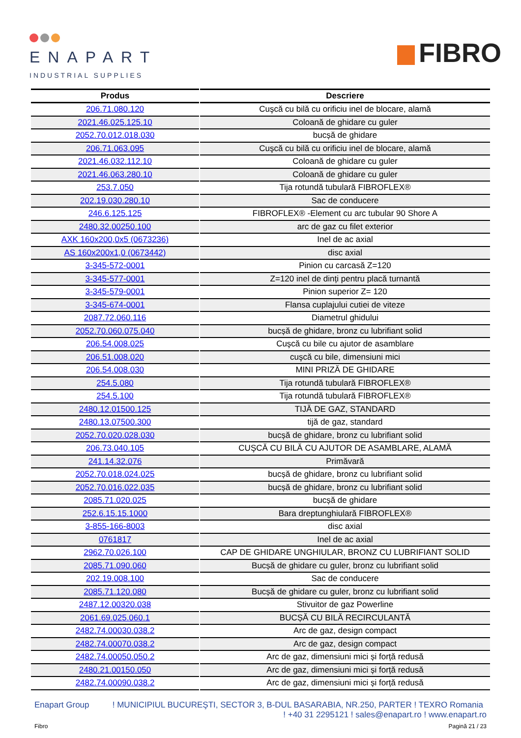ENAPART
INDUSTRIAL SUPPLIES
FIBRO
| Produs | Descriere |
| --- | --- |
| 206.71.080.120 | Cuşcă cu bilă cu orificiu inel de blocare, alamă |
| 2021.46.025.125.10 | Coloană de ghidare cu guler |
| 2052.70.012.018.030 | bucșă de ghidare |
| 206.71.063.095 | Cuşcă cu bilă cu orificiu inel de blocare, alamă |
| 2021.46.032.112.10 | Coloană de ghidare cu guler |
| 2021.46.063.280.10 | Coloană de ghidare cu guler |
| 253.7.050 | Tija rotundă tubulară FIBROFLEX® |
| 202.19.030.280.10 | Sac de conducere |
| 246.6.125.125 | FIBROFLEX® -Element cu arc tubular 90 Shore A |
| 2480.32.00250.100 | arc de gaz cu filet exterior |
| AXK 160x200,0x5 (0673236) | Inel de ac axial |
| AS 160x200x1,0 (0673442) | disc axial |
| 3-345-572-0001 | Pinion cu carcasă Z=120 |
| 3-345-577-0001 | Z=120 inel de dinți pentru placă turnantă |
| 3-345-579-0001 | Pinion superior Z= 120 |
| 3-345-674-0001 | Flansa cuplajului cutiei de viteze |
| 2087.72.060.116 | Diametrul ghidului |
| 2052.70.060.075.040 | bucșă de ghidare, bronz cu lubrifiant solid |
| 206.54.008.025 | Cuşcă cu bile cu ajutor de asamblare |
| 206.51.008.020 | cuşcă cu bile, dimensiuni mici |
| 206.54.008.030 | MINI PRIZĂ DE GHIDARE |
| 254.5.080 | Tija rotundă tubulară FIBROFLEX® |
| 254.5.100 | Tija rotundă tubulară FIBROFLEX® |
| 2480.12.01500.125 | TIJĂ DE GAZ, STANDARD |
| 2480.13.07500.300 | tijă de gaz, standard |
| 2052.70.020.028.030 | bucșă de ghidare, bronz cu lubrifiant solid |
| 206.73.040.105 | CUŞCĂ CU BILĂ CU AJUTOR DE ASAMBLARE, ALAMĂ |
| 241.14.32.076 | Primăvară |
| 2052.70.018.024.025 | bucșă de ghidare, bronz cu lubrifiant solid |
| 2052.70.016.022.035 | bucșă de ghidare, bronz cu lubrifiant solid |
| 2085.71.020.025 | bucșă de ghidare |
| 252.6.15.15.1000 | Bara dreptunghiulară FIBROFLEX® |
| 3-855-166-8003 | disc axial |
| 0761817 | Inel de ac axial |
| 2962.70.026.100 | CAP DE GHIDARE UNGHIULAR, BRONZ CU LUBRIFIANT SOLID |
| 2085.71.090.060 | Bucșă de ghidare cu guler, bronz cu lubrifiant solid |
| 202.19.008.100 | Sac de conducere |
| 2085.71.120.080 | Bucșă de ghidare cu guler, bronz cu lubrifiant solid |
| 2487.12.00320.038 | Stivuitor de gaz Powerline |
| 2061.69.025.060.1 | BUCȘĂ CU BILĂ RECIRCULANTĂ |
| 2482.74.00030.038.2 | Arc de gaz, design compact |
| 2482.74.00070.038.2 | Arc de gaz, design compact |
| 2482.74.00050.050.2 | Arc de gaz, dimensiuni mici și forță redusă |
| 2480.21.00150.050 | Arc de gaz, dimensiuni mici și forță redusă |
| 2482.74.00090.038.2 | Arc de gaz, dimensiuni mici și forță redusă |
Enapart Group ! MUNICIPIUL BUCUREŞTI, SECTOR 3, B-DUL BASARABIA, NR.250, PARTER ! TEXRO Romania
! +40 31 2295121 ! sales@enapart.ro ! www.enapart.ro
Fibro Pagină 21 / 23